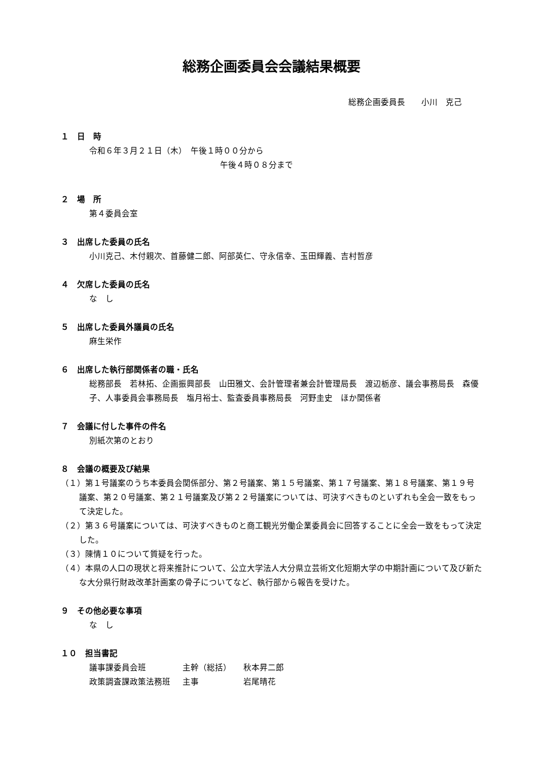総務企画委員会会議結果概要
総務企画委員長　　小川　克己
１　日　時
令和６年３月２１日（木）　午後１時００分から
午後４時０８分まで
２　場　所
第４委員会室
３　出席した委員の氏名
小川克己、木付親次、首藤健二郎、阿部英仁、守永信幸、玉田輝義、吉村哲彦
４　欠席した委員の氏名
な　し
５　出席した委員外議員の氏名
麻生栄作
６　出席した執行部関係者の職・氏名
総務部長　若林拓、企画振興部長　山田雅文、会計管理者兼会計管理局長　渡辺栃彦、議会事務局長　森優子、人事委員会事務局長　塩月裕士、監査委員事務局長　河野圭史　ほか関係者
７　会議に付した事件の件名
別紙次第のとおり
８　会議の概要及び結果
（１）第１号議案のうち本委員会関係部分、第２号議案、第１５号議案、第１７号議案、第１８号議案、第１９号議案、第２０号議案、第２１号議案及び第２２号議案については、可決すべきものといずれも全会一致をもって決定した。
（２）第３６号議案については、可決すべきものと商工観光労働企業委員会に回答することに全会一致をもって決定した。
（３）陳情１０について質疑を行った。
（４）本県の人口の現状と将来推計について、公立大学法人大分県立芸術文化短期大学の中期計画について及び新たな大分県行財政改革計画案の骨子についてなど、執行部から報告を受けた。
９　その他必要な事項
な　し
１０　担当書記
| 議事課委員会班 | 主幹（総括） | 秋本昇二郎 |
| 政策調査課政策法務班 | 主事 | 岩尾晴花 |